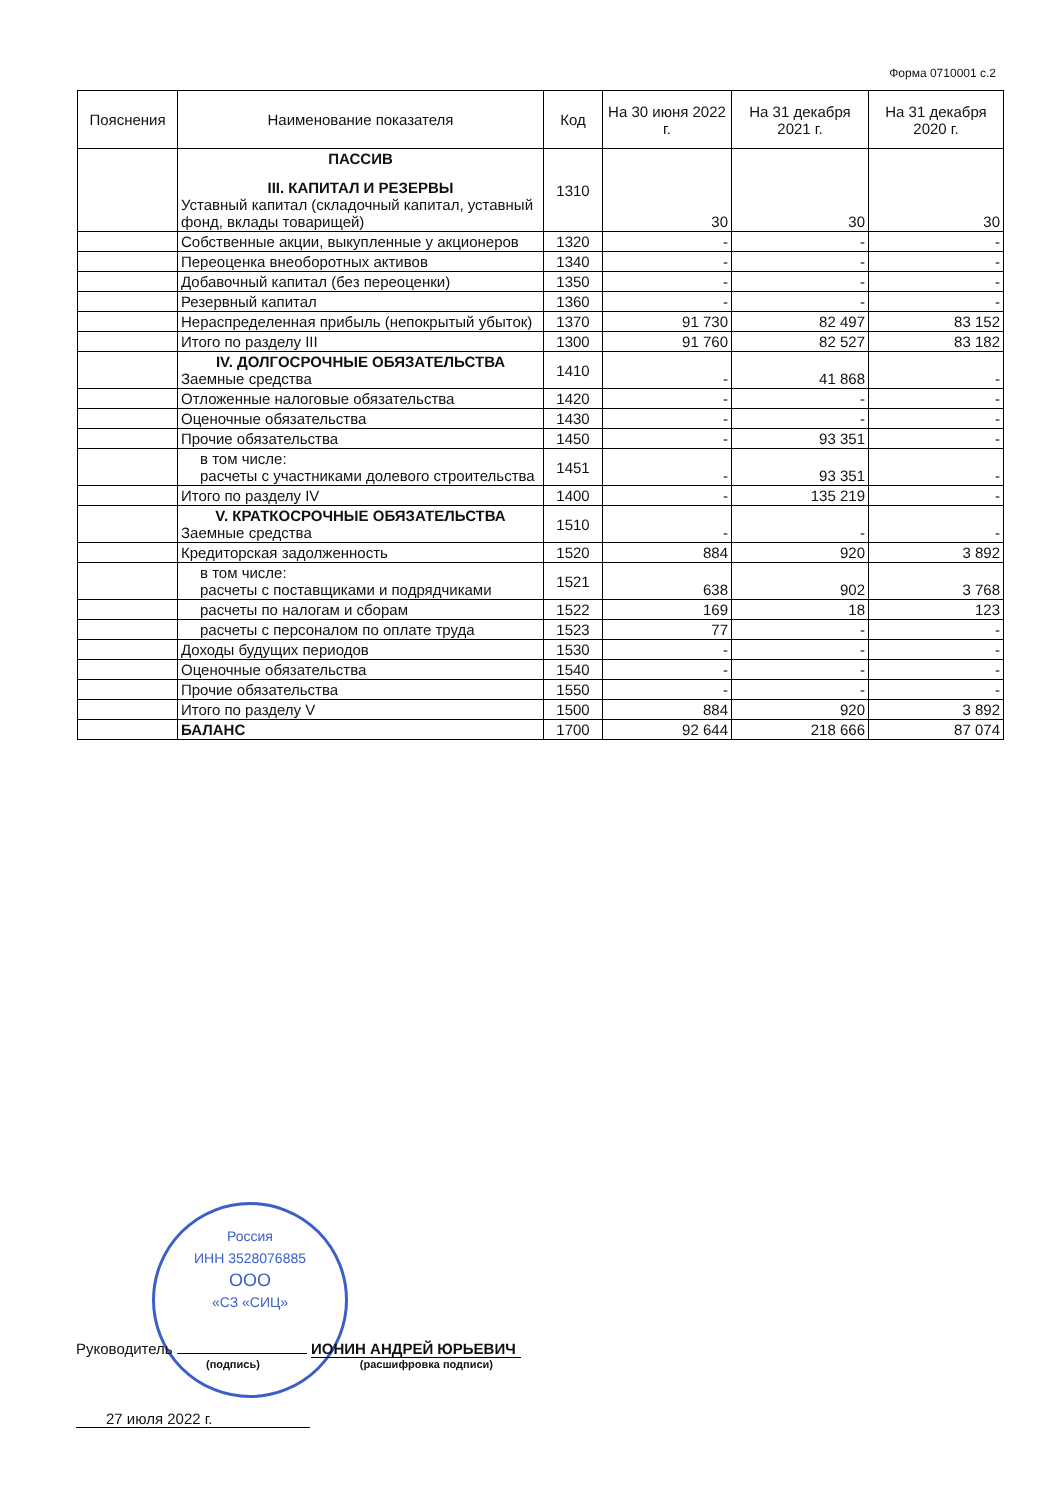Форма 0710001 с.2
| Пояснения | Наименование показателя | Код | На 30 июня 2022 г. | На 31 декабря 2021 г. | На 31 декабря 2020 г. |
| --- | --- | --- | --- | --- | --- |
| | ПАССИВ III. КАПИТАЛ И РЕЗЕРВЫ Уставный капитал (складочный капитал, уставный фонд, вклады товарищей) | 1310 | 30 | 30 | 30 |
| | Собственные акции, выкупленные у акционеров | 1320 | - | - | - |
| | Переоценка внеоборотных активов | 1340 | - | - | - |
| | Добавочный капитал (без переоценки) | 1350 | - | - | - |
| | Резервный капитал | 1360 | - | - | - |
| | Нераспределенная прибыль (непокрытый убыток) | 1370 | 91 730 | 82 497 | 83 152 |
| | Итого по разделу III | 1300 | 91 760 | 82 527 | 83 182 |
| | IV. ДОЛГОСРОЧНЫЕ ОБЯЗАТЕЛЬСТВА Заемные средства | 1410 | - | 41 868 | - |
| | Отложенные налоговые обязательства | 1420 | - | - | - |
| | Оценочные обязательства | 1430 | - | - | - |
| | Прочие обязательства | 1450 | - | 93 351 | - |
| | в том числе: расчеты с участниками долевого строительства | 1451 | - | 93 351 | - |
| | Итого по разделу IV | 1400 | - | 135 219 | - |
| | V. КРАТКОСРОЧНЫЕ ОБЯЗАТЕЛЬСТВА Заемные средства | 1510 | - | - | - |
| | Кредиторская задолженность | 1520 | 884 | 920 | 3 892 |
| | в том числе: расчеты с поставщиками и подрядчиками | 1521 | 638 | 902 | 3 768 |
| | расчеты по налогам и сборам | 1522 | 169 | 18 | 123 |
| | расчеты с персоналом по оплате труда | 1523 | 77 | - | - |
| | Доходы будущих периодов | 1530 | - | - | - |
| | Оценочные обязательства | 1540 | - | - | - |
| | Прочие обязательства | 1550 | - | - | - |
| | Итого по разделу V | 1500 | 884 | 920 | 3 892 |
| | БАЛАНС | 1700 | 92 644 | 218 666 | 87 074 |
Россия
ИНН 3528076885
ООО
«СЗ «СИЦ»
Руководитель ИОНИН АНДРЕЙ ЮРЬЕВИЧ
(подпись) (расшифровка подписи)
27 июля 2022 г.